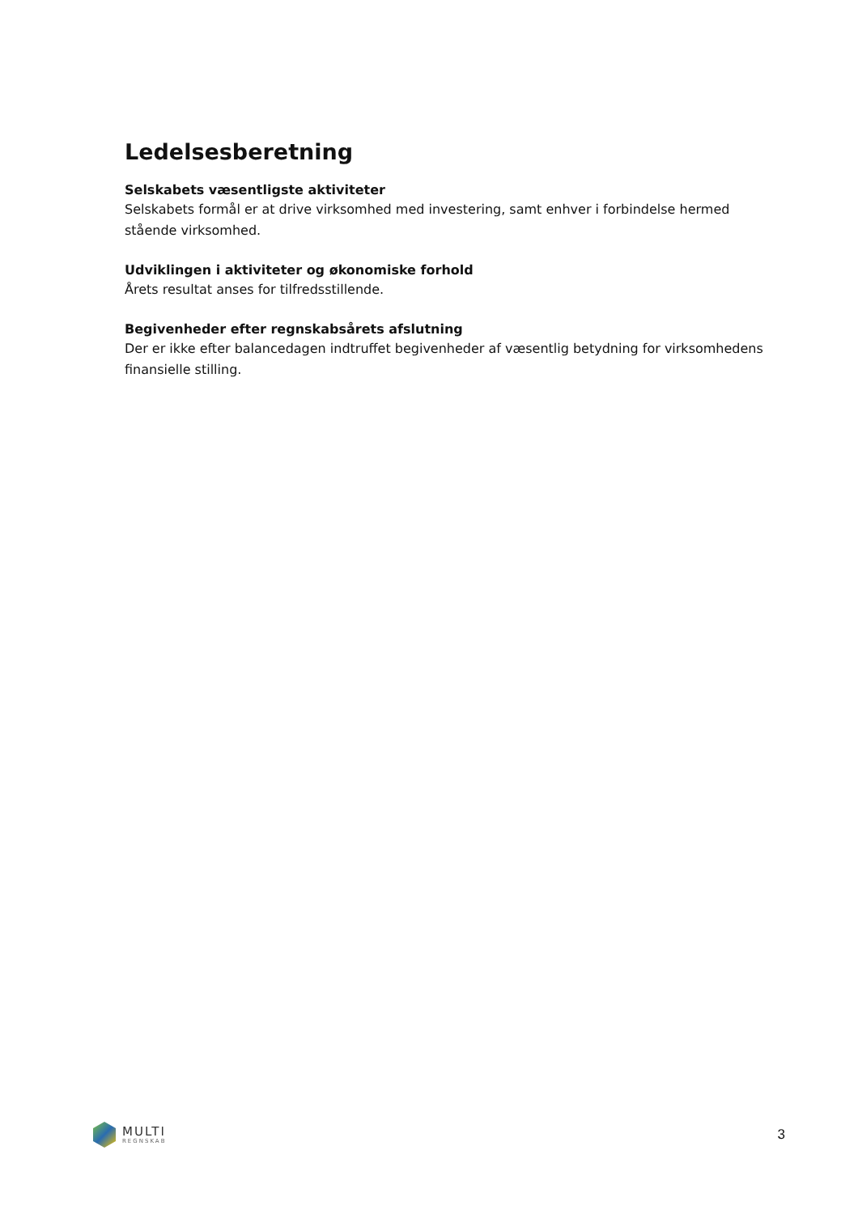Ledelsesberetning
Selskabets væsentligste aktiviteter
Selskabets formål er at drive virksomhed med investering, samt enhver i forbindelse hermed stående virksomhed.
Udviklingen i aktiviteter og økonomiske forhold
Årets resultat anses for tilfredsstillende.
Begivenheder efter regnskabsårets afslutning
Der er ikke efter balancedagen indtruffet begivenheder af væsentlig betydning for virksomhedens finansielle stilling.
MULTI
REGNSKAB
3